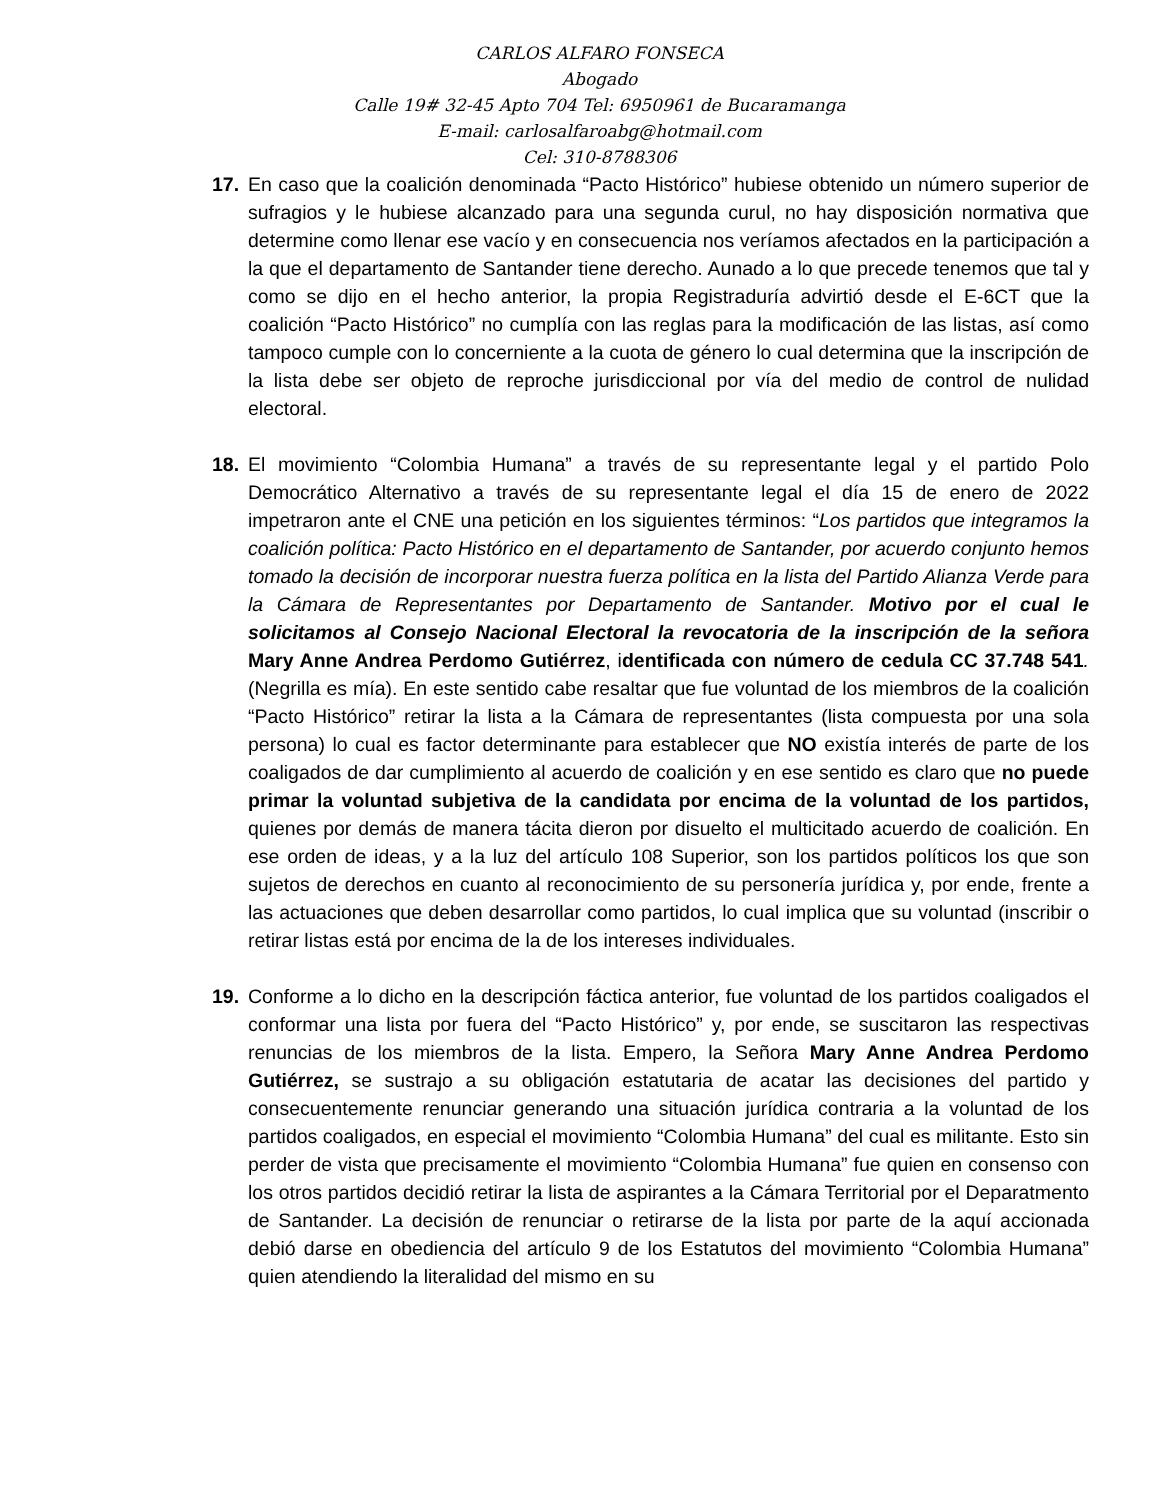CARLOS ALFARO FONSECA
Abogado
Calle 19# 32-45 Apto 704 Tel: 6950961 de Bucaramanga
E-mail: carlosalfaroabg@hotmail.com
Cel: 310-8788306
17. En caso que la coalición denominada “Pacto Histórico” hubiese obtenido un número superior de sufragios y le hubiese alcanzado para una segunda curul, no hay disposición normativa que determine como llenar ese vacío y en consecuencia nos veríamos afectados en la participación a la que el departamento de Santander tiene derecho. Aunado a lo que precede tenemos que tal y como se dijo en el hecho anterior, la propia Registraduría advirtió desde el E-6CT que la coalición “Pacto Histórico” no cumplía con las reglas para la modificación de las listas, así como tampoco cumple con lo concerniente a la cuota de género lo cual determina que la inscripción de la lista debe ser objeto de reproche jurisdiccional por vía del medio de control de nulidad electoral.
18. El movimiento “Colombia Humana” a través de su representante legal y el partido Polo Democrático Alternativo a través de su representante legal el día 15 de enero de 2022 impetraron ante el CNE una petición en los siguientes términos: “Los partidos que integramos la coalición política: Pacto Histórico en el departamento de Santander, por acuerdo conjunto hemos tomado la decisión de incorporar nuestra fuerza política en la lista del Partido Alianza Verde para la Cámara de Representantes por Departamento de Santander. Motivo por el cual le solicitamos al Consejo Nacional Electoral la revocatoria de la inscripción de la señora Mary Anne Andrea Perdomo Gutiérrez, identificada con número de cedula CC 37.748 541. (Negrilla es mía). En este sentido cabe resaltar que fue voluntad de los miembros de la coalición “Pacto Histórico” retirar la lista a la Cámara de representantes (lista compuesta por una sola persona) lo cual es factor determinante para establecer que NO existía interés de parte de los coaligados de dar cumplimiento al acuerdo de coalición y en ese sentido es claro que no puede primar la voluntad subjetiva de la candidata por encima de la voluntad de los partidos, quienes por demás de manera tácita dieron por disuelto el multicitado acuerdo de coalición. En ese orden de ideas, y a la luz del artículo 108 Superior, son los partidos políticos los que son sujetos de derechos en cuanto al reconocimiento de su personería jurídica y, por ende, frente a las actuaciones que deben desarrollar como partidos, lo cual implica que su voluntad (inscribir o retirar listas está por encima de la de los intereses individuales.
19. Conforme a lo dicho en la descripción fáctica anterior, fue voluntad de los partidos coaligados el conformar una lista por fuera del “Pacto Histórico” y, por ende, se suscitaron las respectivas renuncias de los miembros de la lista. Empero, la Señora Mary Anne Andrea Perdomo Gutiérrez, se sustrajo a su obligación estatutaria de acatar las decisiones del partido y consecuentemente renunciar generando una situación jurídica contraria a la voluntad de los partidos coaligados, en especial el movimiento “Colombia Humana” del cual es militante. Esto sin perder de vista que precisamente el movimiento “Colombia Humana” fue quien en consenso con los otros partidos decidió retirar la lista de aspirantes a la Cámara Territorial por el Deparatmento de Santander. La decisión de renunciar o retirarse de la lista por parte de la aquí accionada debió darse en obediencia del artículo 9 de los Estatutos del movimiento “Colombia Humana” quien atendiendo la literalidad del mismo en su